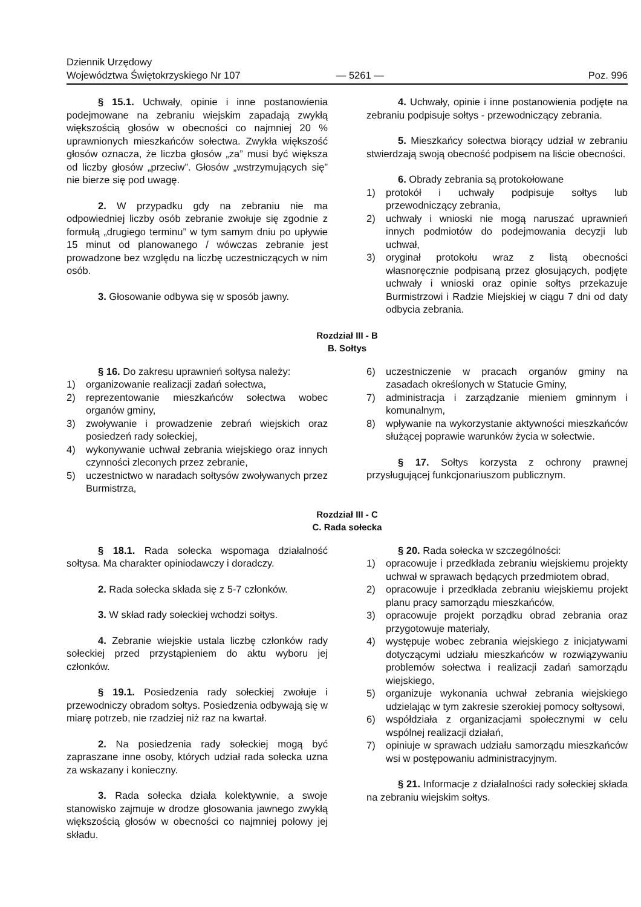Dziennik Urzędowy
Województwa Świętokrzyskiego Nr 107
— 5261 —
Poz. 996
§ 15.1. Uchwały, opinie i inne postanowienia podejmowane na zebraniu wiejskim zapadają zwykłą większością głosów w obecności co najmniej 20 % uprawnionych mieszkańców sołectwa. Zwykła większość głosów oznacza, że liczba głosów „za” musi być większa od liczby głosów „przeciw”. Głosów „wstrzymujących się” nie bierze się pod uwagę.
2. W przypadku gdy na zebraniu nie ma odpowiedniej liczby osób zebranie zwołuje się zgodnie z formułą „drugiego terminu” w tym samym dniu po upływie 15 minut od planowanego / wówczas zebranie jest prowadzone bez względu na liczbę uczestniczących w nim osób.
3. Głosowanie odbywa się w sposób jawny.
4. Uchwały, opinie i inne postanowienia podjęte na zebraniu podpisuje sołtys - przewodniczący zebrania.
5. Mieszkańcy sołectwa biorący udział w zebraniu stwierdzają swoją obecność podpisem na liście obecności.
6. Obrady zebrania są protokołowane
1) protokół i uchwały podpisuje sołtys lub przewodniczący zebrania,
2) uchwały i wnioski nie mogą naruszać uprawnień innych podmiotów do podejmowania decyzji lub uchwał,
3) oryginał protokołu wraz z listą obecności własnoręcznie podpisaną przez głosujących, podjęte uchwały i wnioski oraz opinie sołtys przekazuje Burmistrzowi i Radzie Miejskiej w ciągu 7 dni od daty odbycia zebrania.
Rozdział III - B
B. Sołtys
§ 16. Do zakresu uprawnień sołtysa należy:
1) organizowanie realizacji zadań sołectwa,
2) reprezentowanie mieszkańców sołectwa wobec organów gminy,
3) zwoływanie i prowadzenie zebrań wiejskich oraz posiedzeń rady sołeckiej,
4) wykonywanie uchwał zebrania wiejskiego oraz innych czynności zleconych przez zebranie,
5) uczestnictwo w naradach sołtysów zwoływanych przez Burmistrza,
6) uczestniczenie w pracach organów gminy na zasadach określonych w Statucie Gminy,
7) administracja i zarządzanie mieniem gminnym i komunalnym,
8) wpływanie na wykorzystanie aktywności mieszkańców służącej poprawie warunków życia w sołectwie.
§ 17. Sołtys korzysta z ochrony prawnej przysługującej funkcjonariuszom publicznym.
Rozdział III - C
C. Rada sołecka
§ 18.1. Rada sołecka wspomaga działalność sołtysa. Ma charakter opiniodawczy i doradczy.
2. Rada sołecka składa się z 5-7 członków.
3. W skład rady sołeckiej wchodzi sołtys.
4. Zebranie wiejskie ustala liczbę członków rady sołeckiej przed przystąpieniem do aktu wyboru jej członków.
§ 19.1. Posiedzenia rady sołeckiej zwołuje i przewodniczy obradom sołtys. Posiedzenia odbywają się w miarę potrzeb, nie rzadziej niż raz na kwartał.
2. Na posiedzenia rady sołeckiej mogą być zapraszane inne osoby, których udział rada sołecka uzna za wskazany i konieczny.
3. Rada sołecka działa kolektywnie, a swoje stanowisko zajmuje w drodze głosowania jawnego zwykłą większością głosów w obecności co najmniej połowy jej składu.
§ 20. Rada sołecka w szczególności:
1) opracowuje i przedkłada zebraniu wiejskiemu projekty uchwał w sprawach będących przedmiotem obrad,
2) opracowuje i przedkłada zebraniu wiejskiemu projekt planu pracy samorządu mieszkańców,
3) opracowuje projekt porządku obrad zebrania oraz przygotowuje materiały,
4) występuje wobec zebrania wiejskiego z inicjatywami dotyczącymi udziału mieszkańców w rozwiązywaniu problemów sołectwa i realizacji zadań samorządu wiejskiego,
5) organizuje wykonania uchwał zebrania wiejskiego udzielając w tym zakresie szerokiej pomocy sołtysowi,
6) współdziała z organizacjami społecznymi w celu wspólnej realizacji działań,
7) opiniuje w sprawach udziału samorządu mieszkańców wsi w postępowaniu administracyjnym.
§ 21. Informacje z działalności rady sołeckiej składa na zebraniu wiejskim sołtys.